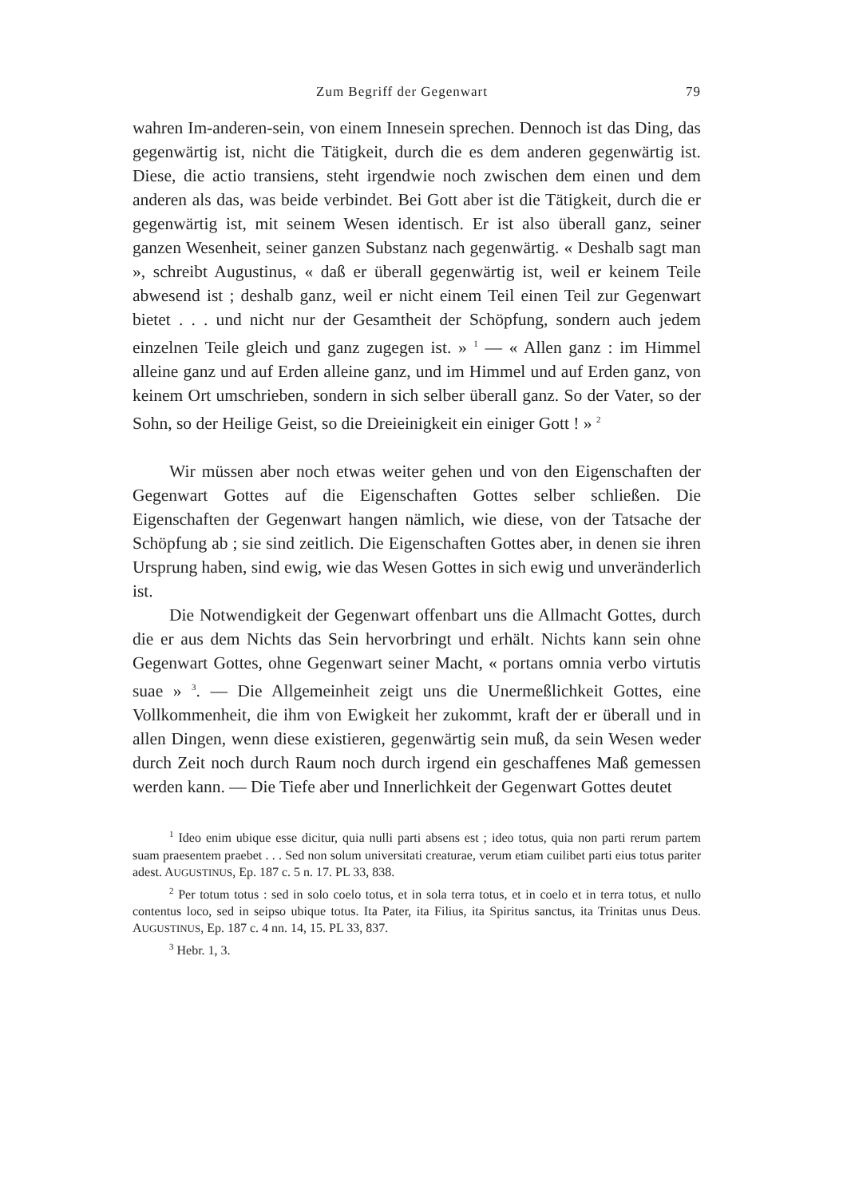Zum Begriff der Gegenwart 79
wahren Im-anderen-sein, von einem Innesein sprechen. Dennoch ist das Ding, das gegenwärtig ist, nicht die Tätigkeit, durch die es dem anderen gegenwärtig ist. Diese, die actio transiens, steht irgendwie noch zwischen dem einen und dem anderen als das, was beide verbindet. Bei Gott aber ist die Tätigkeit, durch die er gegenwärtig ist, mit seinem Wesen identisch. Er ist also überall ganz, seiner ganzen Wesenheit, seiner ganzen Substanz nach gegenwärtig. « Deshalb sagt man », schreibt Augustinus, « daß er überall gegenwärtig ist, weil er keinem Teile abwesend ist ; deshalb ganz, weil er nicht einem Teil einen Teil zur Gegenwart bietet . . . und nicht nur der Gesamtheit der Schöpfung, sondern auch jedem einzelnen Teile gleich und ganz zugegen ist. » <sup>1</sup> — « Allen ganz : im Himmel alleine ganz und auf Erden alleine ganz, und im Himmel und auf Erden ganz, von keinem Ort umschrieben, sondern in sich selber überall ganz. So der Vater, so der Sohn, so der Heilige Geist, so die Dreieinigkeit ein einiger Gott ! » <sup>2</sup>
Wir müssen aber noch etwas weiter gehen und von den Eigenschaften der Gegenwart Gottes auf die Eigenschaften Gottes selber schließen. Die Eigenschaften der Gegenwart hangen nämlich, wie diese, von der Tatsache der Schöpfung ab ; sie sind zeitlich. Die Eigenschaften Gottes aber, in denen sie ihren Ursprung haben, sind ewig, wie das Wesen Gottes in sich ewig und unveränderlich ist.
Die Notwendigkeit der Gegenwart offenbart uns die Allmacht Gottes, durch die er aus dem Nichts das Sein hervorbringt und erhält. Nichts kann sein ohne Gegenwart Gottes, ohne Gegenwart seiner Macht, « portans omnia verbo virtutis suae » <sup>3</sup>. — Die Allgemeinheit zeigt uns die Unermeßlichkeit Gottes, eine Vollkommenheit, die ihm von Ewigkeit her zukommt, kraft der er überall und in allen Dingen, wenn diese existieren, gegenwärtig sein muß, da sein Wesen weder durch Zeit noch durch Raum noch durch irgend ein geschaffenes Maß gemessen werden kann. — Die Tiefe aber und Innerlichkeit der Gegenwart Gottes deutet
<sup>1</sup> Ideo enim ubique esse dicitur, quia nulli parti absens est ; ideo totus, quia non parti rerum partem suam praesentem praebet . . . Sed non solum universitati creaturae, verum etiam cuilibet parti eius totus pariter adest. AUGUSTINUS, Ep. 187 c. 5 n. 17. PL 33, 838.
<sup>2</sup> Per totum totus : sed in solo coelo totus, et in sola terra totus, et in coelo et in terra totus, et nullo contentus loco, sed in seipso ubique totus. Ita Pater, ita Filius, ita Spiritus sanctus, ita Trinitas unus Deus. AUGUSTINUS, Ep. 187 c. 4 nn. 14, 15. PL 33, 837.
<sup>3</sup> Hebr. 1, 3.